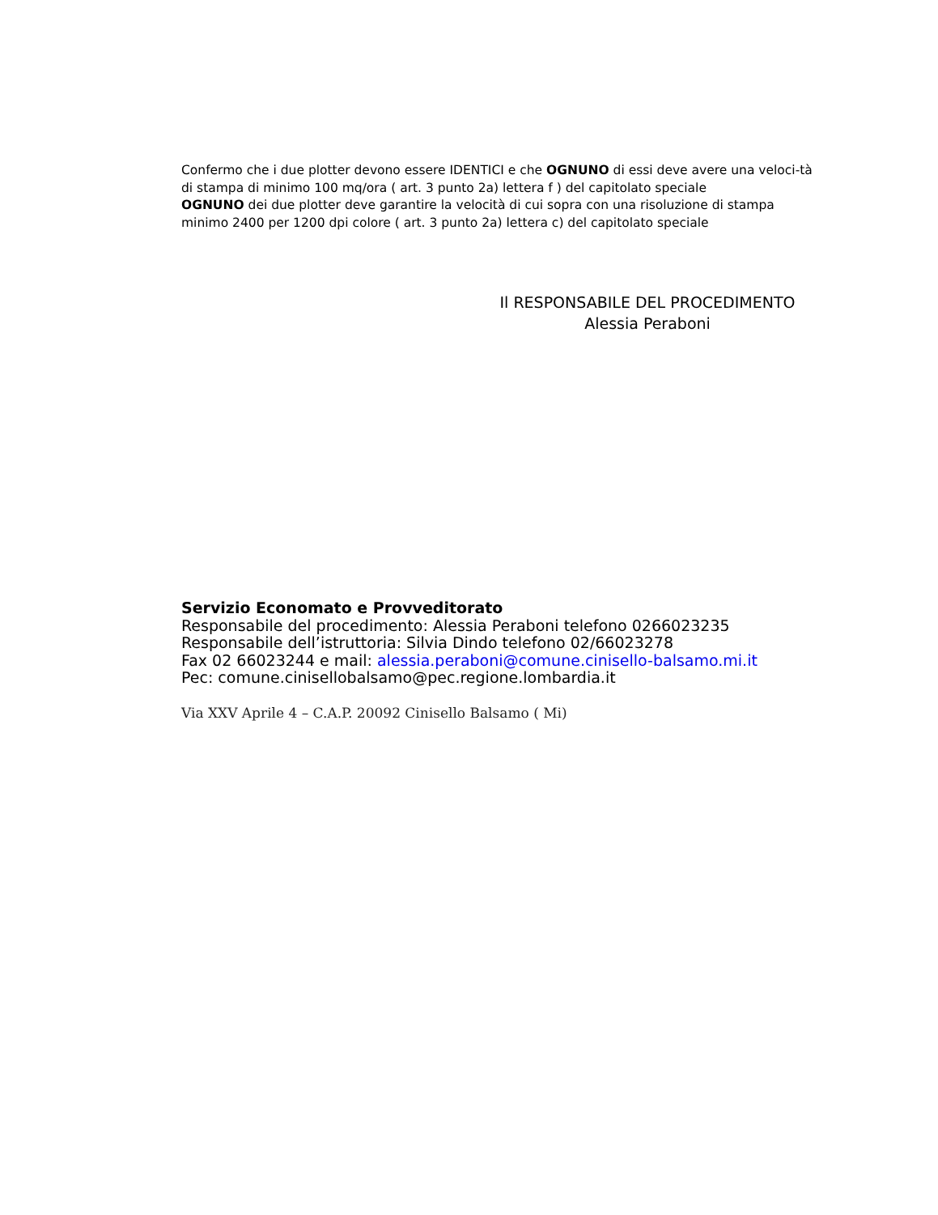Confermo che i due plotter devono essere IDENTICI e che OGNUNO di essi deve avere una veloci-tà di stampa di minimo 100 mq/ora ( art. 3 punto 2a) lettera f ) del capitolato speciale
OGNUNO dei due plotter deve garantire la velocità di cui sopra con una risoluzione di stampa minimo 2400 per 1200 dpi colore ( art. 3 punto 2a) lettera c) del capitolato speciale
Il RESPONSABILE DEL PROCEDIMENTO
Alessia Peraboni
Servizio Economato e Provveditorato
Responsabile del procedimento: Alessia Peraboni telefono 0266023235
Responsabile dell’istruttoria: Silvia Dindo telefono 02/66023278
Fax 02 66023244 e mail: alessia.peraboni@comune.cinisello-balsamo.mi.it
Pec: comune.cinisellobalsamo@pec.regione.lombardia.it
Via XXV Aprile 4 – C.A.P. 20092 Cinisello Balsamo ( Mi)